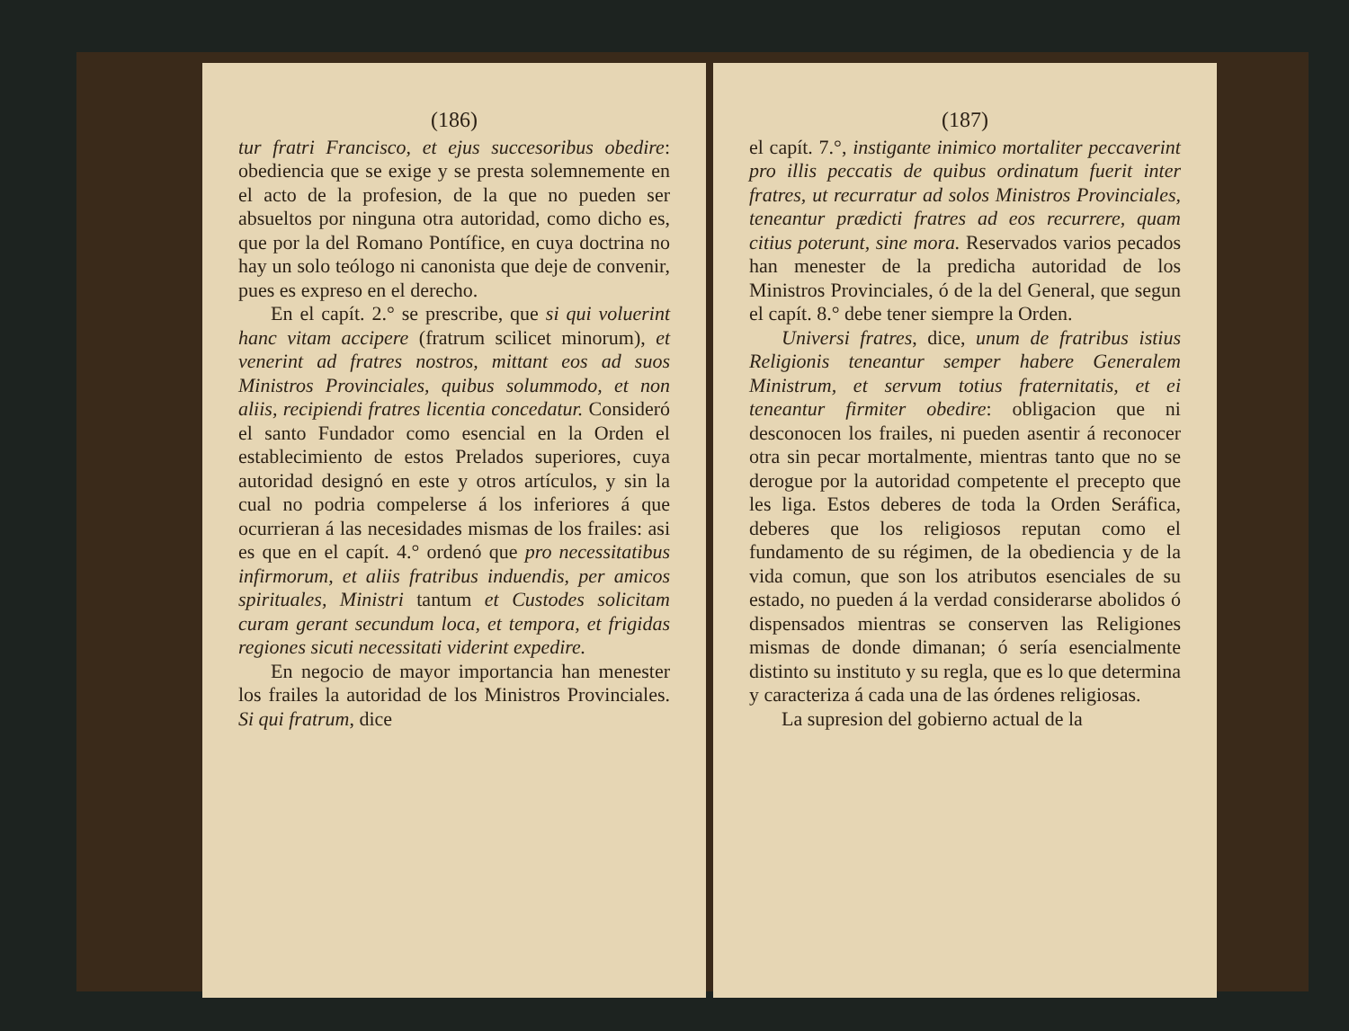(186)
tur fratri Francisco, et ejus succesoribus obedire: obediencia que se exige y se presta solemnemente en el acto de la profesion, de la que no pueden ser absueltos por ninguna otra autoridad, como dicho es, que por la del Romano Pontífice, en cuya doctrina no hay un solo teólogo ni canonista que deje de convenir, pues es expreso en el derecho.
En el capít. 2.° se prescribe, que si qui voluerint hanc vitam accipere (fratrum scilicet minorum), et venerint ad fratres nostros, mittant eos ad suos Ministros Provinciales, quibus solummodo, et non aliis, recipiendi fratres licentia concedatur. Consideró el santo Fundador como esencial en la Orden el establecimiento de estos Prelados superiores, cuya autoridad designó en este y otros artículos, y sin la cual no podria compelerse á los inferiores á que ocurrieran á las necesidades mismas de los frailes: asi es que en el capít. 4.° ordenó que pro necessitatibus infirmorum, et aliis fratribus induendis, per amicos spirituales, Ministri tantum et Custodes solicitam curam gerant secundum loca, et tempora, et frigidas regiones sicuti necessitati viderint expedire.
En negocio de mayor importancia han menester los frailes la autoridad de los Ministros Provinciales. Si qui fratrum, dice
(187)
el capít. 7.°, instigante inimico mortaliter peccaverint pro illis peccatis de quibus ordinatum fuerit inter fratres, ut recurratur ad solos Ministros Provinciales, teneantur prædicti fratres ad eos recurrere, quam citius poterunt, sine mora. Reservados varios pecados han menester de la predicha autoridad de los Ministros Provinciales, ó de la del General, que segun el capít. 8.° debe tener siempre la Orden.
Universi fratres, dice, unum de fratribus istius Religionis teneantur semper habere Generalem Ministrum, et servum totius fraternitatis, et ei teneantur firmiter obedire: obligacion que ni desconocen los frailes, ni pueden asentir á reconocer otra sin pecar mortalmente, mientras tanto que no se derogue por la autoridad competente el precepto que les liga. Estos deberes de toda la Orden Seráfica, deberes que los religiosos reputan como el fundamento de su régimen, de la obediencia y de la vida comun, que son los atributos esenciales de su estado, no pueden á la verdad considerarse abolidos ó dispensados mientras se conserven las Religiones mismas de donde dimanan; ó sería esencialmente distinto su instituto y su regla, que es lo que determina y caracteriza á cada una de las órdenes religiosas.
La supresion del gobierno actual de la